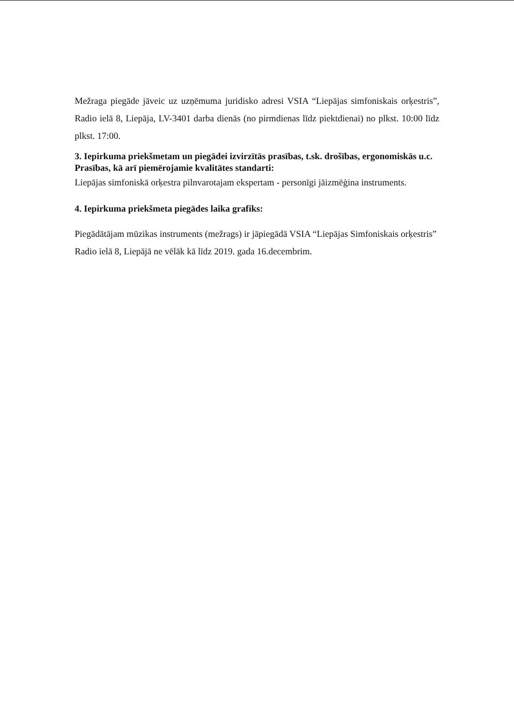Mežraga piegāde jāveic uz uzņēmuma juridisko adresi VSIA “Liepājas simfoniskais orķestris”, Radio ielā 8, Liepāja, LV-3401 darba dienās (no pirmdienas līdz piektdienai) no plkst. 10:00 līdz plkst. 17:00.
3. Iepirkuma priekšmetam un piegādei izvirzītās prasības, t.sk. drošības, ergonomiskās u.c. Prasības, kā arī piemērojamie kvalitātes standarti:
Liepājas simfoniskā orķestra pilnvarotajam ekspertam - personīgi jāizmēģina instruments.
4. Iepirkuma priekšmeta piegādes laika grafiks:
Piegādātājam mūzikas instruments (mežrags) ir jāpiegādā VSIA “Liepājas Simfoniskais orķestris” Radio ielā 8, Liepājā ne vēlāk kā līdz 2019. gada 16.decembrim.